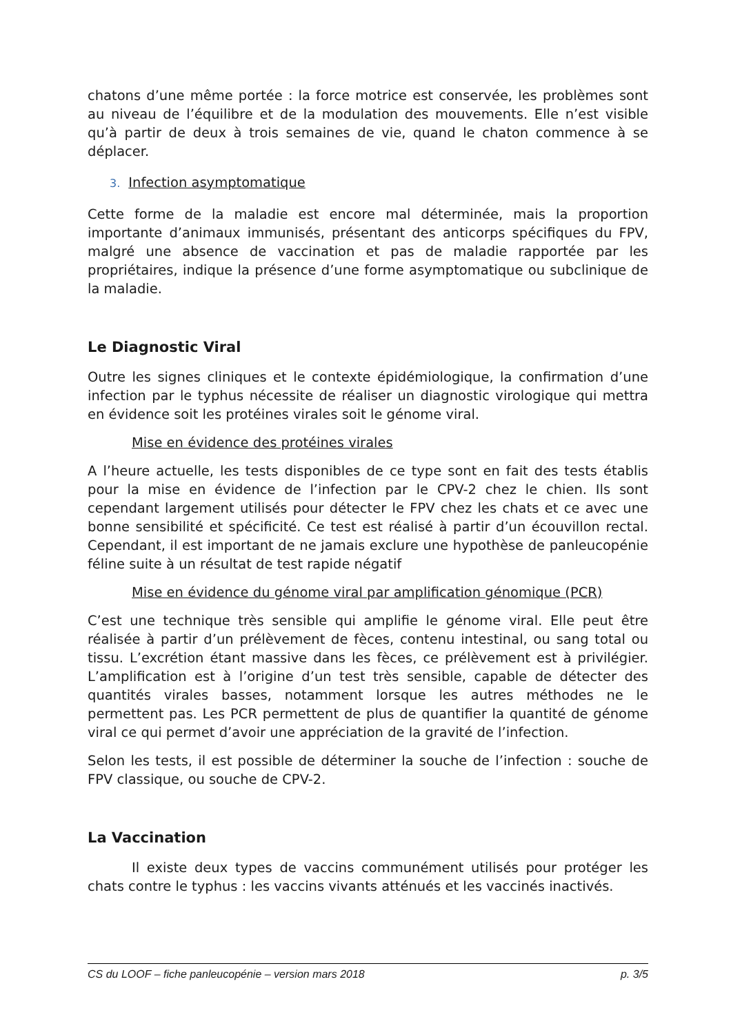chatons d’une même portée : la force motrice est conservée, les problèmes sont au niveau de l’équilibre et de la modulation des mouvements. Elle n’est visible qu’à partir de deux à trois semaines de vie, quand le chaton commence à se déplacer.
3. Infection asymptomatique
Cette forme de la maladie est encore mal déterminée, mais la proportion importante d’animaux immunisés, présentant des anticorps spécifiques du FPV, malgré une absence de vaccination et pas de maladie rapportée par les propriétaires, indique la présence d’une forme asymptomatique ou subclinique de la maladie.
Le Diagnostic Viral
Outre les signes cliniques et le contexte épidémiologique, la confirmation d’une infection par le typhus nécessite de réaliser un diagnostic virologique qui mettra en évidence soit les protéines virales soit le génome viral.
Mise en évidence des protéines virales
A l’heure actuelle, les tests disponibles de ce type sont en fait des tests établis pour la mise en évidence de l’infection par le CPV-2 chez le chien. Ils sont cependant largement utilisés pour détecter le FPV chez les chats et ce avec une bonne sensibilité et spécificité. Ce test est réalisé à partir d’un écouvillon rectal. Cependant, il est important de ne jamais exclure une hypothèse de panleucopénie féline suite à un résultat de test rapide négatif
Mise en évidence du génome viral par amplification génomique (PCR)
C’est une technique très sensible qui amplifie le génome viral. Elle peut être réalisée à partir d’un prélèvement de fèces, contenu intestinal, ou sang total ou tissu. L’excrétion étant massive dans les fèces, ce prélèvement est à privilégier. L’amplification est à l’origine d’un test très sensible, capable de détecter des quantités virales basses, notamment lorsque les autres méthodes ne le permettent pas. Les PCR permettent de plus de quantifier la quantité de génome viral ce qui permet d’avoir une appréciation de la gravité de l’infection.
Selon les tests, il est possible de déterminer la souche de l’infection : souche de FPV classique, ou souche de CPV-2.
La Vaccination
Il existe deux types de vaccins communément utilisés pour protéger les chats contre le typhus : les vaccins vivants atténués et les vaccinés inactivés.
CS du LOOF – fiche panleucopénie – version mars 2018 p. 3/5